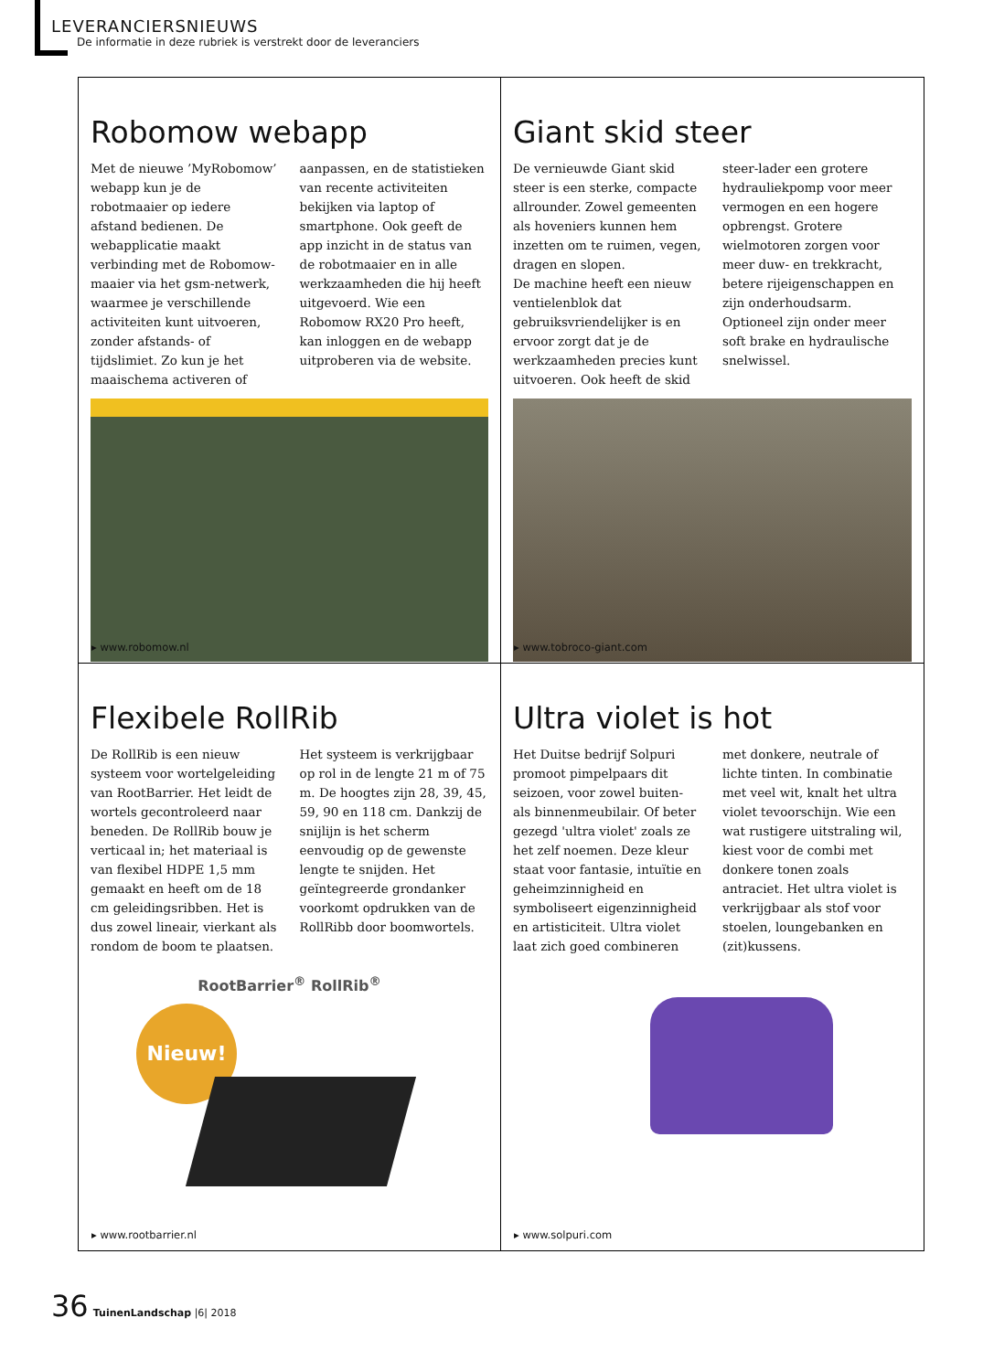LEVERANCIERSNIEUWS
De informatie in deze rubriek is verstrekt door de leveranciers
Robomow webapp
Met de nieuwe ’MyRobomow’ webapp kun je de robotmaaier op iedere afstand bedienen. De webapplicatie maakt verbinding met de Robomow-maaier via het gsm-netwerk, waarmee je verschillende activiteiten kunt uitvoeren, zonder afstands- of tijdslimiet. Zo kun je het maaischema activeren of aanpassen, en de statistieken van recente activiteiten bekijken via laptop of smartphone. Ook geeft de app inzicht in de status van de robotmaaier en in alle werkzaamheden die hij heeft uitgevoerd. Wie een Robomow RX20 Pro heeft, kan inloggen en de webapp uitproberen via de website.
▸ www.robomow.nl
Giant skid steer
De vernieuwde Giant skid steer is een sterke, compacte allrounder. Zowel gemeenten als hoveniers kunnen hem inzetten om te ruimen, vegen, dragen en slopen.
De machine heeft een nieuw ventielenblok dat gebruiksvriendelijker is en ervoor zorgt dat je de werkzaamheden precies kunt uitvoeren. Ook heeft de skid steer-lader een grotere hydrauliekpomp voor meer vermogen en een hogere opbrengst. Grotere wielmotoren zorgen voor meer duw- en trekkracht, betere rijeigenschappen en zijn onderhoudsarm. Optioneel zijn onder meer soft brake en hydraulische snelwissel.
▸ www.tobroco-giant.com
Flexibele RollRib
De RollRib is een nieuw systeem voor wortelgeleiding van RootBarrier. Het leidt de wortels gecontroleerd naar beneden. De RollRib bouw je verticaal in; het materiaal is van flexibel HDPE 1,5 mm gemaakt en heeft om de 18 cm geleidingsribben. Het is dus zowel lineair, vierkant als rondom de boom te plaatsen.
Het systeem is verkrijgbaar op rol in de lengte 21 m of 75 m. De hoogtes zijn 28, 39, 45, 59, 90 en 118 cm. Dankzij de snijlijn is het scherm eenvoudig op de gewenste lengte te snijden. Het geïntegreerde grondanker voorkomt opdrukken van de RollRibb door boomwortels.
RootBarrier<sup>®</sup> RollRib<sup>®</sup>
Nieuw!
▸ www.rootbarrier.nl
Ultra violet is hot
Het Duitse bedrijf Solpuri promoot pimpelpaars dit seizoen, voor zowel buiten- als binnenmeubilair. Of beter gezegd 'ultra violet' zoals ze het zelf noemen. Deze kleur staat voor fantasie, intuïtie en geheimzinnigheid en symboliseert eigenzinnigheid en artisticiteit. Ultra violet laat zich goed combineren met donkere, neutrale of lichte tinten. In combinatie met veel wit, knalt het ultra violet tevoorschijn. Wie een wat rustigere uitstraling wil, kiest voor de combi met donkere tonen zoals antraciet. Het ultra violet is verkrijgbaar als stof voor stoelen, loungebanken en (zit)kussens.
▸ www.solpuri.com
36 TuinenLandschap |6| 2018